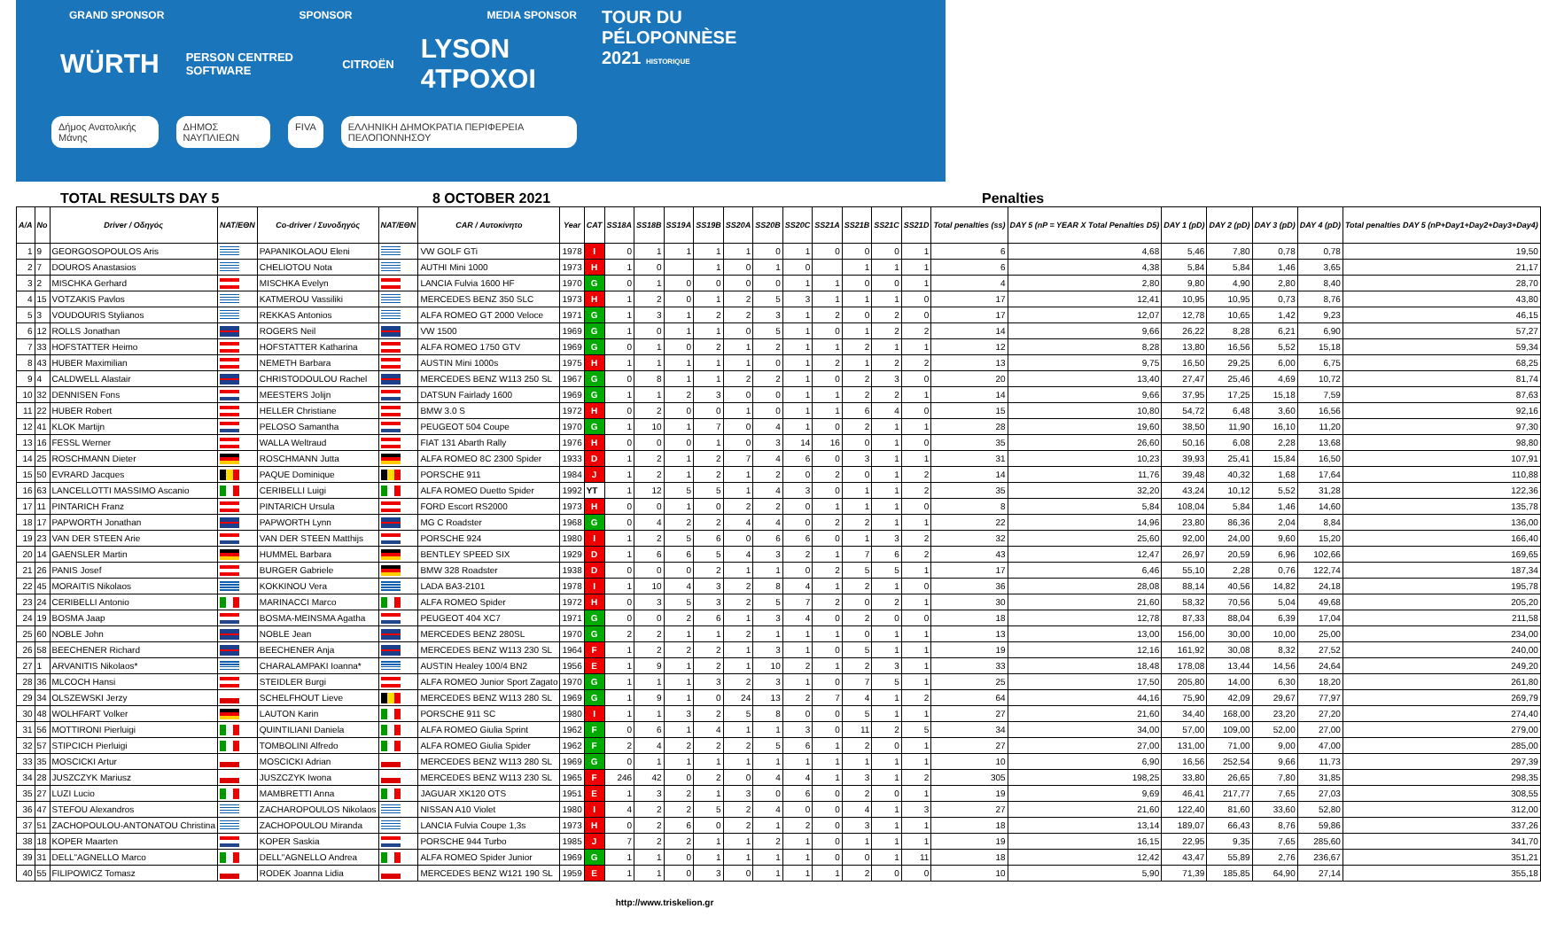GRAND SPONSOR SPONSOR MEDIA SPONSOR
WÜRTH PERSON CENTRED SOFTWARE CITROËN LYSON 4TPOXOI
Δήμος Ανατολικής Μάνης ΔΗΜΟΣ ΝΑΥΠΛΙΕΩΝ FIVA ΕΛΛΗΝΙΚΗ ΔΗΜΟΚΡΑΤΙΑ ΠΕΡΙΦΕΡΕΙΑ ΠΕΛΟΠΟΝΝΗΣΟΥ
TOUR DU
PÉLOPONNÈSE
2021 HISTORIQUE
TOTAL RESULTS DAY 5 8 OCTOBER 2021 Penalties
| A/A | No | Driver / Οδηγός | NAT/ΕΘΝ | Co-driver / Συνοδηγός | NAT/ΕΘΝ | CAR / Αυτοκίνητο | Year | CAT | SS18A | SS18B | SS19A | SS19B | SS20A | SS20B | SS20C | SS21A | SS21B | SS21C | SS21D | Total penalties (ss) | DAY 5 (nP = YEAR X Total Penalties D5) | DAY 1 (pD) | DAY 2 (pD) | DAY 3 (pD) | DAY 4 (pD) | Total penalties DAY 5 (nP+Day1+Day2+Day3+Day4) |
| --- | --- | --- | --- | --- | --- | --- | --- | --- | --- | --- | --- | --- | --- | --- | --- | --- | --- | --- | --- | --- | --- | --- | --- | --- | --- | --- |
| 1 | 9 | GEORGOSOPOULOS Aris | | PAPANIKOLAOU Eleni | | VW GOLF GTi | 1978 | I | 0 | 1 | 1 | 1 | 1 | 0 | 1 | 0 | 0 | 0 | 1 | 6 | 4,68 | 5,46 | 7,80 | 0,78 | 0,78 | 19,50 |
| 2 | 7 | DOUROS Anastasios | | CHELIOTOU Nota | | AUTHI Mini 1000 | 1973 | H | 1 | 0 | | 1 | 0 | 1 | 0 | | 1 | 1 | 1 | 6 | 4,38 | 5,84 | 5,84 | 1,46 | 3,65 | 21,17 |
| 3 | 2 | MISCHKA Gerhard | | MISCHKA Evelyn | | LANCIA Fulvia 1600 HF | 1970 | G | 0 | 1 | 0 | 0 | 0 | 0 | 1 | 1 | 0 | 0 | 1 | 4 | 2,80 | 9,80 | 4,90 | 2,80 | 8,40 | 28,70 |
| 4 | 15 | VOTZAKIS Pavlos | | KATMEROU Vassiliki | | MERCEDES BENZ 350 SLC | 1973 | H | 1 | 2 | 0 | 1 | 2 | 5 | 3 | 1 | 1 | 1 | 0 | 17 | 12,41 | 10,95 | 10,95 | 0,73 | 8,76 | 43,80 |
| 5 | 3 | VOUDOURIS Stylianos | | REKKAS Antonios | | ALFA ROMEO GT 2000 Veloce | 1971 | G | 1 | 3 | 1 | 2 | 2 | 3 | 1 | 2 | 0 | 2 | 0 | 17 | 12,07 | 12,78 | 10,65 | 1,42 | 9,23 | 46,15 |
| 6 | 12 | ROLLS Jonathan | | ROGERS Neil | | VW 1500 | 1969 | G | 1 | 0 | 1 | 1 | 0 | 5 | 1 | 0 | 1 | 2 | 2 | 14 | 9,66 | 26,22 | 8,28 | 6,21 | 6,90 | 57,27 |
| 7 | 33 | HOFSTATTER Heimo | | HOFSTATTER Katharina | | ALFA ROMEO 1750 GTV | 1969 | G | 0 | 1 | 0 | 2 | 1 | 2 | 1 | 1 | 2 | 1 | 1 | 12 | 8,28 | 13,80 | 16,56 | 5,52 | 15,18 | 59,34 |
| 8 | 43 | HUBER Maximilian | | NEMETH Barbara | | AUSTIN Mini 1000s | 1975 | H | 1 | 1 | 1 | 1 | 1 | 0 | 1 | 2 | 1 | 2 | 2 | 13 | 9,75 | 16,50 | 29,25 | 6,00 | 6,75 | 68,25 |
| 9 | 4 | CALDWELL Alastair | | CHRISTODOULOU Rachel | | MERCEDES BENZ W113 250 SL | 1967 | G | 0 | 8 | 1 | 1 | 2 | 2 | 1 | 0 | 2 | 3 | 0 | 20 | 13,40 | 27,47 | 25,46 | 4,69 | 10,72 | 81,74 |
| 10 | 32 | DENNISEN Fons | | MEESTERS Jolijn | | DATSUN Fairlady 1600 | 1969 | G | 1 | 1 | 2 | 3 | 0 | 0 | 1 | 1 | 2 | 2 | 1 | 14 | 9,66 | 37,95 | 17,25 | 15,18 | 7,59 | 87,63 |
| 11 | 22 | HUBER Robert | | HELLER Christiane | | BMW 3.0 S | 1972 | H | 0 | 2 | 0 | 0 | 1 | 0 | 1 | 1 | 6 | 4 | 0 | 15 | 10,80 | 54,72 | 6,48 | 3,60 | 16,56 | 92,16 |
| 12 | 41 | KLOK Martijn | | PELOSO Samantha | | PEUGEOT 504 Coupe | 1970 | G | 1 | 10 | 1 | 7 | 0 | 4 | 1 | 0 | 2 | 1 | 1 | 28 | 19,60 | 38,50 | 11,90 | 16,10 | 11,20 | 97,30 |
| 13 | 16 | FESSL Werner | | WALLA Weltraud | | FIAT 131 Abarth Rally | 1976 | H | 0 | 0 | 0 | 1 | 0 | 3 | 14 | 16 | 0 | 1 | 0 | 35 | 26,60 | 50,16 | 6,08 | 2,28 | 13,68 | 98,80 |
| 14 | 25 | ROSCHMANN Dieter | | ROSCHMANN Jutta | | ALFA ROMEO 8C 2300 Spider | 1933 | D | 1 | 2 | 1 | 2 | 7 | 4 | 6 | 0 | 3 | 1 | 1 | 31 | 10,23 | 39,93 | 25,41 | 15,84 | 16,50 | 107,91 |
| 15 | 50 | EVRARD Jacques | | PAQUE Dominique | | PORSCHE 911 | 1984 | J | 1 | 2 | 1 | 2 | 1 | 2 | 0 | 2 | 0 | 1 | 2 | 14 | 11,76 | 39,48 | 40,32 | 1,68 | 17,64 | 110,88 |
| 16 | 63 | LANCELLOTTI MASSIMO Ascanio | | CERIBELLI Luigi | | ALFA ROMEO Duetto Spider | 1992 | YT | 1 | 12 | 5 | 5 | 1 | 4 | 3 | 0 | 1 | 1 | 2 | 35 | 32,20 | 43,24 | 10,12 | 5,52 | 31,28 | 122,36 |
| 17 | 11 | PINTARICH Franz | | PINTARICH Ursula | | FORD Escort RS2000 | 1973 | H | 0 | 0 | 1 | 0 | 2 | 2 | 0 | 1 | 1 | 1 | 0 | 8 | 5,84 | 108,04 | 5,84 | 1,46 | 14,60 | 135,78 |
| 18 | 17 | PAPWORTH Jonathan | | PAPWORTH Lynn | | MG C Roadster | 1968 | G | 0 | 4 | 2 | 2 | 4 | 4 | 0 | 2 | 2 | 1 | 1 | 22 | 14,96 | 23,80 | 86,36 | 2,04 | 8,84 | 136,00 |
| 19 | 23 | VAN DER STEEN Arie | | VAN DER STEEN Matthijs | | PORSCHE 924 | 1980 | I | 1 | 2 | 5 | 6 | 0 | 6 | 6 | 0 | 1 | 3 | 2 | 32 | 25,60 | 92,00 | 24,00 | 9,60 | 15,20 | 166,40 |
| 20 | 14 | GAENSLER Martin | | HUMMEL Barbara | | BENTLEY SPEED SIX | 1929 | D | 1 | 6 | 6 | 5 | 4 | 3 | 2 | 1 | 7 | 6 | 2 | 43 | 12,47 | 26,97 | 20,59 | 6,96 | 102,66 | 169,65 |
| 21 | 26 | PANIS Josef | | BURGER Gabriele | | BMW 328 Roadster | 1938 | D | 0 | 0 | 0 | 2 | 1 | 1 | 0 | 2 | 5 | 5 | 1 | 17 | 6,46 | 55,10 | 2,28 | 0,76 | 122,74 | 187,34 |
| 22 | 45 | MORAITIS Nikolaos | | KOKKINOU Vera | | LADA BA3-2101 | 1978 | I | 1 | 10 | 4 | 3 | 2 | 8 | 4 | 1 | 2 | 1 | 0 | 36 | 28,08 | 88,14 | 40,56 | 14,82 | 24,18 | 195,78 |
| 23 | 24 | CERIBELLI Antonio | | MARINACCI Marco | | ALFA ROMEO Spider | 1972 | H | 0 | 3 | 5 | 3 | 2 | 5 | 7 | 2 | 0 | 2 | 1 | 30 | 21,60 | 58,32 | 70,56 | 5,04 | 49,68 | 205,20 |
| 24 | 19 | BOSMA Jaap | | BOSMA-MEINSMA Agatha | | PEUGEOT 404 XC7 | 1971 | G | 0 | 0 | 2 | 6 | 1 | 3 | 4 | 0 | 2 | 0 | 0 | 18 | 12,78 | 87,33 | 88,04 | 6,39 | 17,04 | 211,58 |
| 25 | 60 | NOBLE John | | NOBLE Jean | | MERCEDES BENZ 280SL | 1970 | G | 2 | 2 | 1 | 1 | 2 | 1 | 1 | 1 | 0 | 1 | 1 | 13 | 13,00 | 156,00 | 30,00 | 10,00 | 25,00 | 234,00 |
| 26 | 58 | BEECHENER Richard | | BEECHENER Anja | | MERCEDES BENZ W113 230 SL | 1964 | F | 1 | 2 | 2 | 2 | 1 | 3 | 1 | 0 | 5 | 1 | 1 | 19 | 12,16 | 161,92 | 30,08 | 8,32 | 27,52 | 240,00 |
| 27 | 1 | ARVANITIS Nikolaos* | | CHARALAMPAKI Ioanna* | | AUSTIN Healey 100/4 BN2 | 1956 | E | 1 | 9 | 1 | 2 | 1 | 10 | 2 | 1 | 2 | 3 | 1 | 33 | 18,48 | 178,08 | 13,44 | 14,56 | 24,64 | 249,20 |
| 28 | 36 | MLCOCH Hansi | | STEIDLER Burgi | | ALFA ROMEO Junior Sport Zagato | 1970 | G | 1 | 1 | 1 | 3 | 2 | 3 | 1 | 0 | 7 | 5 | 1 | 25 | 17,50 | 205,80 | 14,00 | 6,30 | 18,20 | 261,80 |
| 29 | 34 | OLSZEWSKI Jerzy | | SCHELFHOUT Lieve | | MERCEDES BENZ W113 280 SL | 1969 | G | 1 | 9 | 1 | 0 | 24 | 13 | 2 | 7 | 4 | 1 | 2 | 64 | 44,16 | 75,90 | 42,09 | 29,67 | 77,97 | 269,79 |
| 30 | 48 | WOLHFART Volker | | LAUTON Karin | | PORSCHE 911 SC | 1980 | I | 1 | 1 | 3 | 2 | 5 | 8 | 0 | 0 | 5 | 1 | 1 | 27 | 21,60 | 34,40 | 168,00 | 23,20 | 27,20 | 274,40 |
| 31 | 56 | MOTTIRONI Pierluigi | | QUINTILIANI Daniela | | ALFA ROMEO Giulia Sprint | 1962 | F | 0 | 6 | 1 | 4 | 1 | 1 | 3 | 0 | 11 | 2 | 5 | 34 | 34,00 | 57,00 | 109,00 | 52,00 | 27,00 | 279,00 |
| 32 | 57 | STIPCICH Pierluigi | | TOMBOLINI Alfredo | | ALFA ROMEO Giulia Spider | 1962 | F | 2 | 4 | 2 | 2 | 2 | 5 | 6 | 1 | 2 | 0 | 1 | 27 | 27,00 | 131,00 | 71,00 | 9,00 | 47,00 | 285,00 |
| 33 | 35 | MOSCICKI Artur | | MOSCICKI Adrian | | MERCEDES BENZ W113 280 SL | 1969 | G | 0 | 1 | 1 | 1 | 1 | 1 | 1 | 1 | 1 | 1 | 1 | 10 | 6,90 | 16,56 | 252,54 | 9,66 | 11,73 | 297,39 |
| 34 | 28 | JUSZCZYK Mariusz | | JUSZCZYK Iwona | | MERCEDES BENZ W113 230 SL | 1965 | F | 246 | 42 | 0 | 2 | 0 | 4 | 4 | 1 | 3 | 1 | 2 | 305 | 198,25 | 33,80 | 26,65 | 7,80 | 31,85 | 298,35 |
| 35 | 27 | LUZI Lucio | | MAMBRETTI Anna | | JAGUAR XK120 OTS | 1951 | E | 1 | 3 | 2 | 1 | 3 | 0 | 6 | 0 | 2 | 0 | 1 | 19 | 9,69 | 46,41 | 217,77 | 7,65 | 27,03 | 308,55 |
| 36 | 47 | STEFOU Alexandros | | ZACHAROPOULOS Nikolaos | | NISSAN A10 Violet | 1980 | I | 4 | 2 | 2 | 5 | 2 | 4 | 0 | 0 | 4 | 1 | 3 | 27 | 21,60 | 122,40 | 81,60 | 33,60 | 52,80 | 312,00 |
| 37 | 51 | ZACHOPOULOU-ANTONATOU Christina | | ZACHOPOULOU Miranda | | LANCIA Fulvia Coupe 1,3s | 1973 | H | 0 | 2 | 6 | 0 | 2 | 1 | 2 | 0 | 3 | 1 | 1 | 18 | 13,14 | 189,07 | 66,43 | 8,76 | 59,86 | 337,26 |
| 38 | 18 | KOPER Maarten | | KOPER Saskia | | PORSCHE 944 Turbo | 1985 | J | 7 | 2 | 2 | 1 | 1 | 2 | 1 | 0 | 1 | 1 | 1 | 19 | 16,15 | 22,95 | 9,35 | 7,65 | 285,60 | 341,70 |
| 39 | 31 | DELL"AGNELLO Marco | | DELL"AGNELLO Andrea | | ALFA ROMEO Spider Junior | 1969 | G | 1 | 1 | 0 | 1 | 1 | 1 | 1 | 0 | 0 | 1 | 11 | 18 | 12,42 | 43,47 | 55,89 | 2,76 | 236,67 | 351,21 |
| 40 | 55 | FILIPOWICZ Tomasz | | RODEK Joanna Lidia | | MERCEDES BENZ W121 190 SL | 1959 | E | 1 | 1 | 0 | 3 | 0 | 1 | 1 | 1 | 2 | 0 | 0 | 10 | 5,90 | 71,39 | 185,85 | 64,90 | 27,14 | 355,18 |
http://www.triskelion.gr